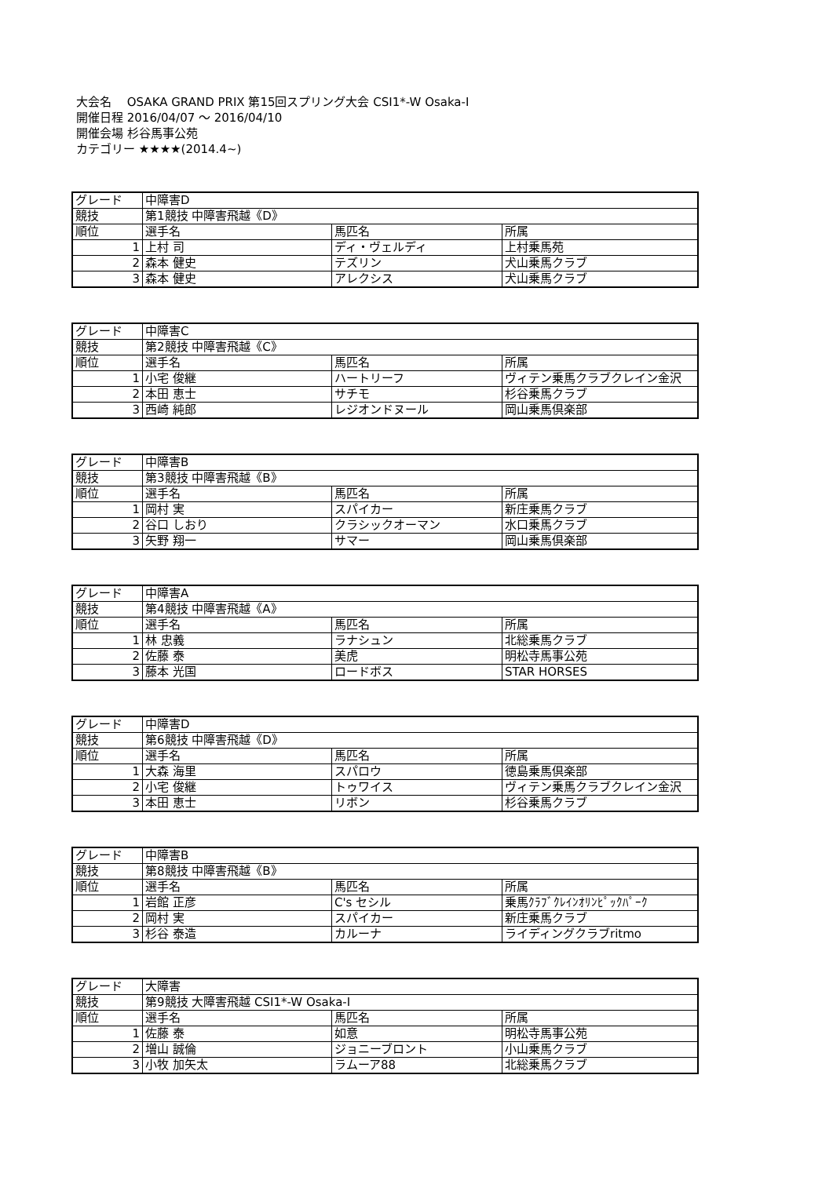大会名　 OSAKA GRAND PRIX 第15回スプリング大会 CSI1*-W Osaka-I
開催日程 2016/04/07 ～ 2016/04/10
開催会場 杉谷馬事公苑
カテゴリー ★★★★(2014.4~)
| グレード | 中障害D | | |
| 競技 | 第1競技 中障害飛越《D》 | | |
| 順位 | 選手名 | 馬匹名 | 所属 |
| 1 | 上村 司 | ディ・ヴェルディ | 上村乗馬苑 |
| 2 | 森本 健史 | テズリン | 犬山乗馬クラブ |
| 3 | 森本 健史 | アレクシス | 犬山乗馬クラブ |
| グレード | 中障害C | | |
| 競技 | 第2競技 中障害飛越《C》 | | |
| 順位 | 選手名 | 馬匹名 | 所属 |
| 1 | 小宅 俊継 | ハートリーフ | ヴィテン乗馬クラブクレイン金沢 |
| 2 | 本田 恵士 | サチモ | 杉谷乗馬クラブ |
| 3 | 西崎 純郎 | レジオンドヌール | 岡山乗馬倶楽部 |
| グレード | 中障害B | | |
| 競技 | 第3競技 中障害飛越《B》 | | |
| 順位 | 選手名 | 馬匹名 | 所属 |
| 1 | 岡村 実 | スパイカー | 新庄乗馬クラブ |
| 2 | 谷口 しおり | クラシックオーマン | 水口乗馬クラブ |
| 3 | 矢野 翔一 | サマー | 岡山乗馬倶楽部 |
| グレード | 中障害A | | |
| 競技 | 第4競技 中障害飛越《A》 | | |
| 順位 | 選手名 | 馬匹名 | 所属 |
| 1 | 林 忠義 | ラナシュン | 北総乗馬クラブ |
| 2 | 佐藤 泰 | 美虎 | 明松寺馬事公苑 |
| 3 | 藤本 光国 | ロードボス | STAR HORSES |
| グレード | 中障害D | | |
| 競技 | 第6競技 中障害飛越《D》 | | |
| 順位 | 選手名 | 馬匹名 | 所属 |
| 1 | 大森 海里 | スパロウ | 徳島乗馬倶楽部 |
| 2 | 小宅 俊継 | トゥワイス | ヴィテン乗馬クラブクレイン金沢 |
| 3 | 本田 恵士 | リボン | 杉谷乗馬クラブ |
| グレード | 中障害B | | |
| 競技 | 第8競技 中障害飛越《B》 | | |
| 順位 | 選手名 | 馬匹名 | 所属 |
| 1 | 岩館 正彦 | C's セシル | 乗馬ｸﾗﾌﾞｸﾚｲﾝｵﾘﾝﾋﾟｯｸﾊﾟｰｸ |
| 2 | 岡村 実 | スパイカー | 新庄乗馬クラブ |
| 3 | 杉谷 泰造 | カルーナ | ライディングクラブritmo |
| グレード | 大障害 | | |
| 競技 | 第9競技 大障害飛越 CSI1*-W Osaka-I | | |
| 順位 | 選手名 | 馬匹名 | 所属 |
| 1 | 佐藤 泰 | 如意 | 明松寺馬事公苑 |
| 2 | 増山 誠倫 | ジョニーブロント | 小山乗馬クラブ |
| 3 | 小牧 加矢太 | ラムーア88 | 北総乗馬クラブ |